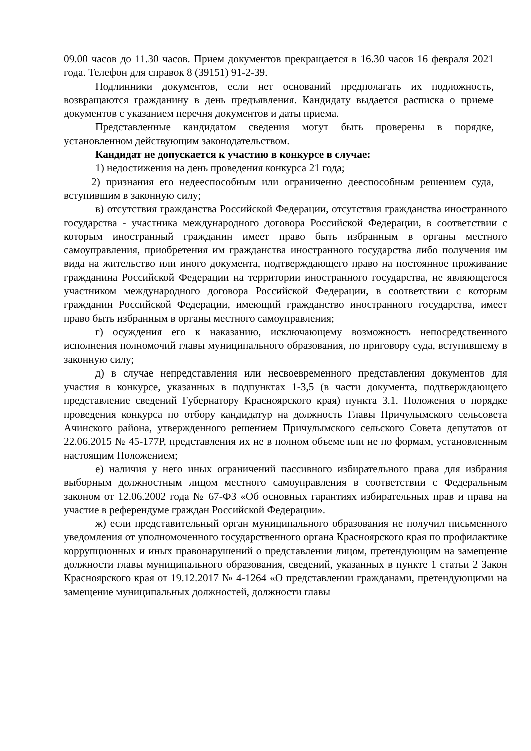09.00 часов до 11.30 часов. Прием документов прекращается в 16.30 часов 16 февраля 2021 года. Телефон для справок 8 (39151) 91-2-39.
Подлинники документов, если нет оснований предполагать их подложность, возвращаются гражданину в день предъявления. Кандидату выдается расписка о приеме документов с указанием перечня документов и даты приема.
Представленные кандидатом сведения могут быть проверены в порядке, установленном действующим законодательством.
Кандидат не допускается к участию в конкурсе в случае:
1) недостижения на день проведения конкурса 21 года;
2) признания его недееспособным или ограниченно дееспособным решением суда, вступившим в законную силу;
в) отсутствия гражданства Российской Федерации, отсутствия гражданства иностранного государства - участника международного договора Российской Федерации, в соответствии с которым иностранный гражданин имеет право быть избранным в органы местного самоуправления, приобретения им гражданства иностранного государства либо получения им вида на жительство или иного документа, подтверждающего право на постоянное проживание гражданина Российской Федерации на территории иностранного государства, не являющегося участником международного договора Российской Федерации, в соответствии с которым гражданин Российской Федерации, имеющий гражданство иностранного государства, имеет право быть избранным в органы местного самоуправления;
г) осуждения его к наказанию, исключающему возможность непосредственного исполнения полномочий главы муниципального образования, по приговору суда, вступившему в законную силу;
д) в случае непредставления или несвоевременного представления документов для участия в конкурсе, указанных в подпунктах 1-3,5 (в части документа, подтверждающего представление сведений Губернатору Красноярского края) пункта 3.1. Положения о порядке проведения конкурса по отбору кандидатур на должность Главы Причулымского сельсовета Ачинского района, утвержденного решением Причулымского сельского Совета депутатов от 22.06.2015 № 45-177Р, представления их не в полном объеме или не по формам, установленным настоящим Положением;
е) наличия у него иных ограничений пассивного избирательного права для избрания выборным должностным лицом местного самоуправления в соответствии с Федеральным законом от 12.06.2002 года № 67-ФЗ «Об основных гарантиях избирательных прав и права на участие в референдуме граждан Российской Федерации».
ж) если представительный орган муниципального образования не получил письменного уведомления от уполномоченного государственного органа Красноярского края по профилактике коррупционных и иных правонарушений о представлении лицом, претендующим на замещение должности главы муниципального образования, сведений, указанных в пункте 1 статьи 2 Закон Красноярского края от 19.12.2017 № 4-1264 «О представлении гражданами, претендующими на замещение муниципальных должностей, должности главы